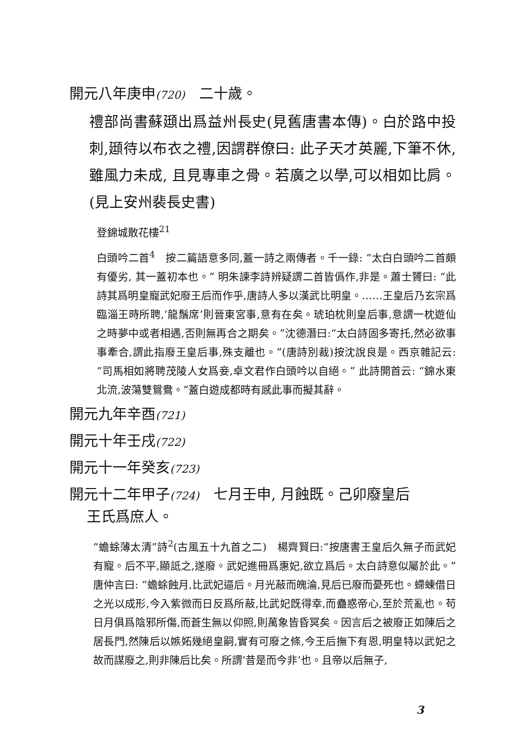開元八年庚申(720)　二十歲。
禮部尚書蘇頲出爲益州長史(見舊唐書本傳)。白於路中投刺,頲待以布衣之禮,因謂群僚曰: 此子天才英麗,下筆不休, 雖風力未成, 且見專車之骨。若廣之以學,可以相如比肩。(見上安州裴長史書)
登錦城散花樓<sup>21</sup>
白頭吟二首<sup>4</sup>　按二篇語意多同,蓋一詩之兩傳者。千一錄: “太白白頭吟二首頗有優劣, 其一蓋初本也。” 明朱諫李詩辨疑謂二首皆僞作,非是。蕭士贇曰: “此詩其爲明皇寵武妃廢王后而作乎,唐詩人多以漢武比明皇。……王皇后乃玄宗爲臨淄王時所聘,‘龍鬚席’則晉東宮事,意有在矣。琥珀枕則皇后事,意謂一枕遊仙之時夢中或者相遇,否則無再合之期矣。”沈德潛曰:“太白詩固多寄托,然必欲事事牽合,謂此指廢王皇后事,殊支離也。”(唐詩別裁)按沈說良是。西京雜記云:“司馬相如將聘茂陵人女爲妾,卓文君作白頭吟以自絕。” 此詩開首云: “錦水東北流,波蕩雙鴛鴦。”蓋白遊成都時有感此事而擬其辭。
開元九年辛酉(721)
開元十年壬戌(722)
開元十一年癸亥(723)
開元十二年甲子(724)　七月壬申, 月蝕既。己卯廢皇后
王氏爲庶人。
“蟾蜍薄太清”詩<sup>2</sup>(古風五十九首之二)　楊齊賢曰:“按唐書王皇后久無子而武妃有寵。后不平,顯詆之,遂廢。武妃進冊爲惠妃,欲立爲后。太白詩意似屬於此。” 唐仲言曰: “蟾蜍蝕月,比武妃逼后。月光蔽而魄淪,見后已廢而憂死也。螮蝀借日之光以成形,今入紫微而日反爲所蔽,比武妃旣得幸,而蠱惑帝心,至於荒亂也。苟日月俱爲陰邪所傷,而蒼生無以仰照,則萬象皆昏冥矣。因言后之被廢正如陳后之居長門,然陳后以嫉妬幾絕皇嗣,實有可廢之條,今王后撫下有恩,明皇特以武妃之故而謀廢之,則非陳后比矣。所謂‘昔是而今非’也。且帝以后無子,
3